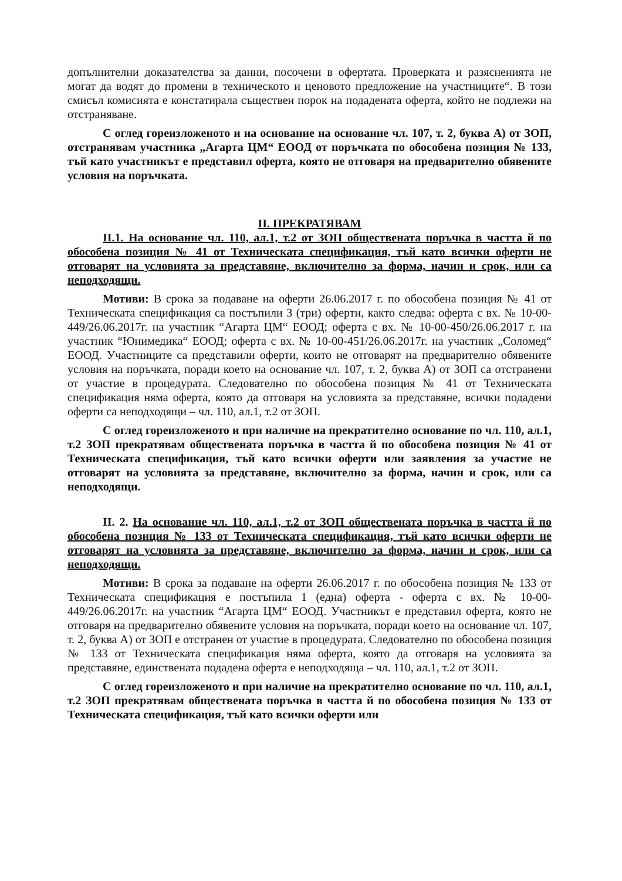допълнителни доказателства за данни, посочени в офертата. Проверката и разясненията не могат да водят до промени в техническото и ценовото предложение на участниците“. В този смисъл комисията е констатирала съществен порок на подадената оферта, който не подлежи на отстраняване.
С оглед гореизложеното и на основание на основание чл. 107, т. 2, буква А) от ЗОП, отстранявам участника „Агарта ЦМ“ ЕООД от поръчката по обособена позиция № 133, тъй като участникът е представил оферта, която не отговаря на предварително обявените условия на поръчката.
II. ПРЕКРАТЯВАМ
II.1. На основание чл. 110, ал.1, т.2 от ЗОП обществената поръчка в частта й по обособена позиция № 41 от Техническата спецификация, тъй като всички оферти не отговарят на условията за представяне, включително за форма, начин и срок, или са неподходящи.
Мотиви: В срока за подаване на оферти 26.06.2017 г. по обособена позиция № 41 от Техническата спецификация са постъпили 3 (три) оферти, както следва: оферта с вх. № 10-00-449/26.06.2017г. на участник “Агарта ЦМ“ ЕООД; оферта с вх. № 10-00-450/26.06.2017 г. на участник “Юнимедика“ ЕООД; оферта с вх. № 10-00-451/26.06.2017г. на участник „Соломед“ ЕООД. Участниците са представили оферти, които не отговарят на предварително обявените условия на поръчката, поради което на основание чл. 107, т. 2, буква А) от ЗОП са отстранени от участие в процедурата. Следователно по обособена позиция № 41 от Техническата спецификация няма оферта, която да отговаря на условията за представяне, всички подадени оферти са неподходящи – чл. 110, ал.1, т.2 от ЗОП.
С оглед гореизложеното и при наличие на прекратително основание по чл. 110, ал.1, т.2 ЗОП прекратявам обществената поръчка в частта й по обособена позиция № 41 от Техническата спецификация, тъй като всички оферти или заявления за участие не отговарят на условията за представяне, включително за форма, начин и срок, или са неподходящи.
II. 2. На основание чл. 110, ал.1, т.2 от ЗОП обществената поръчка в частта й по обособена позиция № 133 от Техническата спецификация, тъй като всички оферти не отговарят на условията за представяне, включително за форма, начин и срок, или са неподходящи.
Мотиви: В срока за подаване на оферти 26.06.2017 г. по обособена позиция № 133 от Техническата спецификация е постъпила 1 (една) оферта - оферта с вх. № 10-00-449/26.06.2017г. на участник “Агарта ЦМ“ ЕООД. Участникът е представил оферта, която не отговаря на предварително обявените условия на поръчката, поради което на основание чл. 107, т. 2, буква А) от ЗОП е отстранен от участие в процедурата. Следователно по обособена позиция № 133 от Техническата спецификация няма оферта, която да отговаря на условията за представяне, единствената подадена оферта е неподходяща – чл. 110, ал.1, т.2 от ЗОП.
С оглед гореизложеното и при наличие на прекратително основание по чл. 110, ал.1, т.2 ЗОП прекратявам обществената поръчка в частта й по обособена позиция № 133 от Техническата спецификация, тъй като всички оферти или